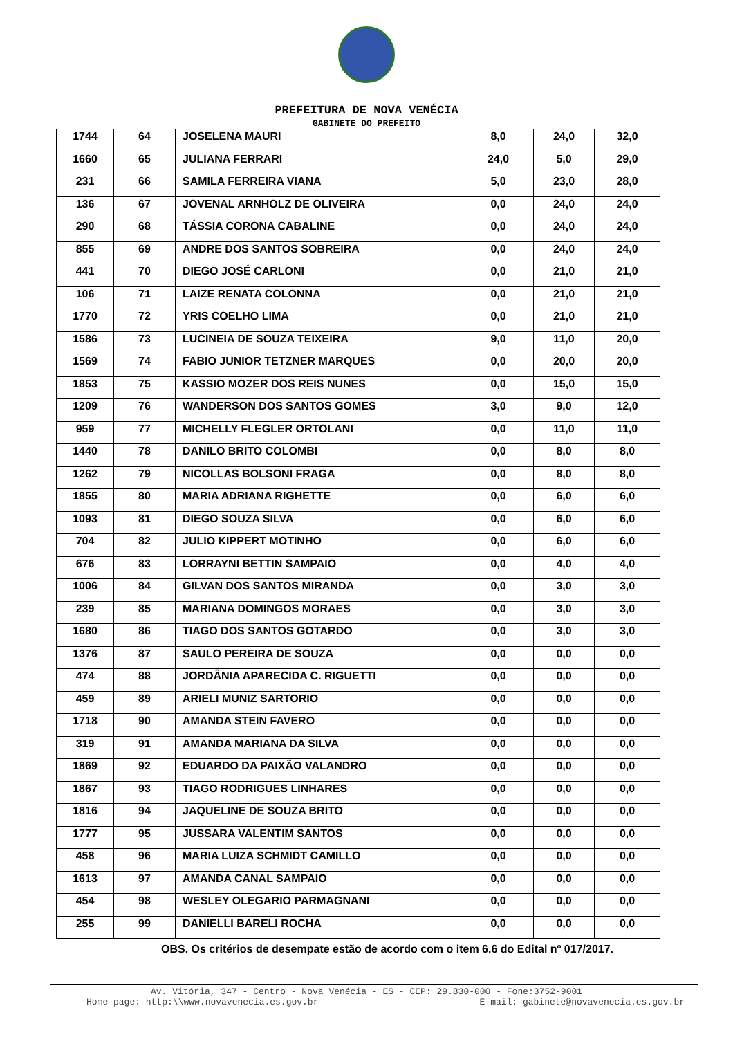PREFEITURA DE NOVA VENÉCIA
GABINETE DO PREFEITO
| 1744 | 64 | JOSELENA MAURI | 8,0 | 24,0 | 32,0 |
| 1660 | 65 | JULIANA FERRARI | 24,0 | 5,0 | 29,0 |
| 231 | 66 | SAMILA FERREIRA VIANA | 5,0 | 23,0 | 28,0 |
| 136 | 67 | JOVENAL ARNHOLZ DE OLIVEIRA | 0,0 | 24,0 | 24,0 |
| 290 | 68 | TÁSSIA CORONA CABALINE | 0,0 | 24,0 | 24,0 |
| 855 | 69 | ANDRE DOS SANTOS SOBREIRA | 0,0 | 24,0 | 24,0 |
| 441 | 70 | DIEGO JOSÉ CARLONI | 0,0 | 21,0 | 21,0 |
| 106 | 71 | LAIZE RENATA COLONNA | 0,0 | 21,0 | 21,0 |
| 1770 | 72 | YRIS COELHO LIMA | 0,0 | 21,0 | 21,0 |
| 1586 | 73 | LUCINEIA DE SOUZA TEIXEIRA | 9,0 | 11,0 | 20,0 |
| 1569 | 74 | FABIO JUNIOR TETZNER MARQUES | 0,0 | 20,0 | 20,0 |
| 1853 | 75 | KASSIO MOZER DOS REIS NUNES | 0,0 | 15,0 | 15,0 |
| 1209 | 76 | WANDERSON DOS SANTOS GOMES | 3,0 | 9,0 | 12,0 |
| 959 | 77 | MICHELLY FLEGLER ORTOLANI | 0,0 | 11,0 | 11,0 |
| 1440 | 78 | DANILO BRITO COLOMBI | 0,0 | 8,0 | 8,0 |
| 1262 | 79 | NICOLLAS BOLSONI FRAGA | 0,0 | 8,0 | 8,0 |
| 1855 | 80 | MARIA ADRIANA RIGHETTE | 0,0 | 6,0 | 6,0 |
| 1093 | 81 | DIEGO SOUZA SILVA | 0,0 | 6,0 | 6,0 |
| 704 | 82 | JULIO KIPPERT MOTINHO | 0,0 | 6,0 | 6,0 |
| 676 | 83 | LORRAYNI BETTIN SAMPAIO | 0,0 | 4,0 | 4,0 |
| 1006 | 84 | GILVAN DOS SANTOS MIRANDA | 0,0 | 3,0 | 3,0 |
| 239 | 85 | MARIANA DOMINGOS MORAES | 0,0 | 3,0 | 3,0 |
| 1680 | 86 | TIAGO DOS SANTOS GOTARDO | 0,0 | 3,0 | 3,0 |
| 1376 | 87 | SAULO PEREIRA DE SOUZA | 0,0 | 0,0 | 0,0 |
| 474 | 88 | JORDÂNIA APARECIDA C. RIGUETTI | 0,0 | 0,0 | 0,0 |
| 459 | 89 | ARIELI MUNIZ SARTORIO | 0,0 | 0,0 | 0,0 |
| 1718 | 90 | AMANDA STEIN FAVERO | 0,0 | 0,0 | 0,0 |
| 319 | 91 | AMANDA MARIANA DA SILVA | 0,0 | 0,0 | 0,0 |
| 1869 | 92 | EDUARDO DA PAIXÃO VALANDRO | 0,0 | 0,0 | 0,0 |
| 1867 | 93 | TIAGO RODRIGUES LINHARES | 0,0 | 0,0 | 0,0 |
| 1816 | 94 | JAQUELINE DE SOUZA BRITO | 0,0 | 0,0 | 0,0 |
| 1777 | 95 | JUSSARA VALENTIM SANTOS | 0,0 | 0,0 | 0,0 |
| 458 | 96 | MARIA LUIZA SCHMIDT CAMILLO | 0,0 | 0,0 | 0,0 |
| 1613 | 97 | AMANDA CANAL SAMPAIO | 0,0 | 0,0 | 0,0 |
| 454 | 98 | WESLEY OLEGARIO PARMAGNANI | 0,0 | 0,0 | 0,0 |
| 255 | 99 | DANIELLI BARELI ROCHA | 0,0 | 0,0 | 0,0 |
OBS. Os critérios de desempate estão de acordo com o item 6.6 do Edital nº 017/2017.
Av. Vitória, 347 - Centro - Nova Venécia - ES - CEP: 29.830-000 - Fone:3752-9001
Home-page: http:\\www.novavenecia.es.gov.br E-mail: gabinete@novavenecia.es.gov.br